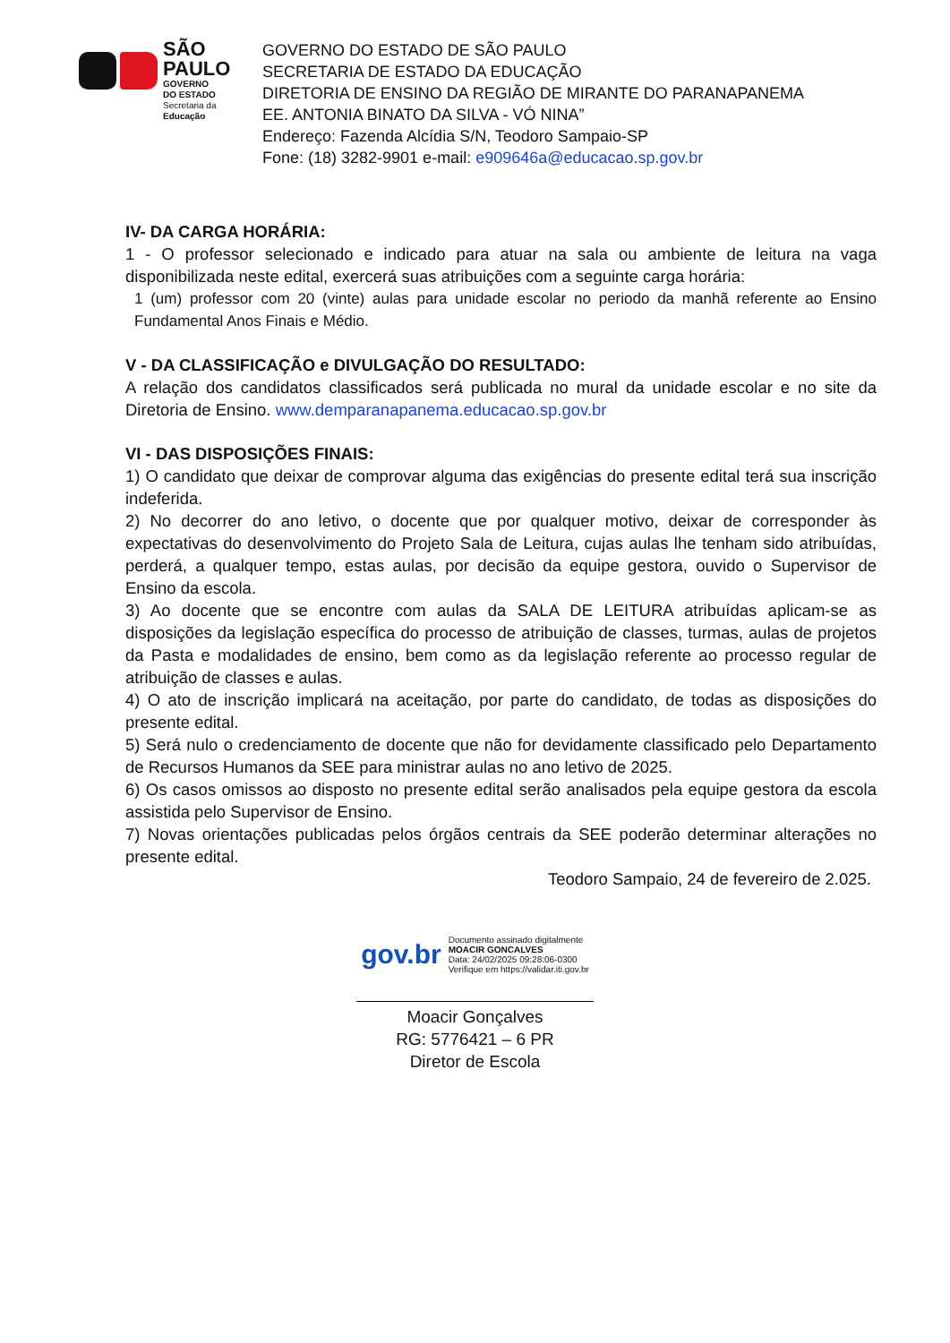SÃO
PAULO
GOVERNO
DO ESTADO
Secretaria da
Educação
GOVERNO DO ESTADO DE SÃO PAULO
SECRETARIA DE ESTADO DA EDUCAÇÃO
DIRETORIA DE ENSINO DA REGIÃO DE MIRANTE DO PARANAPANEMA
EE. ANTONIA BINATO DA SILVA - VÓ NINA”
Endereço: Fazenda Alcídia S/N, Teodoro Sampaio-SP
Fone: (18) 3282-9901 e-mail: e909646a@educacao.sp.gov.br
IV- DA CARGA HORÁRIA:
1 - O professor selecionado e indicado para atuar na sala ou ambiente de leitura na vaga disponibilizada neste edital, exercerá suas atribuições com a seguinte carga horária:
1 (um) professor com 20 (vinte) aulas para unidade escolar no periodo da manhã referente ao Ensino Fundamental Anos Finais e Médio.
V - DA CLASSIFICAÇÃO e DIVULGAÇÃO DO RESULTADO:
A relação dos candidatos classificados será publicada no mural da unidade escolar e no site da Diretoria de Ensino. www.demparanapanema.educacao.sp.gov.br
VI - DAS DISPOSIÇÕES FINAIS:
1) O candidato que deixar de comprovar alguma das exigências do presente edital terá sua inscrição indeferida.
2) No decorrer do ano letivo, o docente que por qualquer motivo, deixar de corresponder às expectativas do desenvolvimento do Projeto Sala de Leitura, cujas aulas lhe tenham sido atribuídas, perderá, a qualquer tempo, estas aulas, por decisão da equipe gestora, ouvido o Supervisor de Ensino da escola.
3) Ao docente que se encontre com aulas da SALA DE LEITURA atribuídas aplicam-se as disposições da legislação específica do processo de atribuição de classes, turmas, aulas de projetos da Pasta e modalidades de ensino, bem como as da legislação referente ao processo regular de atribuição de classes e aulas.
4) O ato de inscrição implicará na aceitação, por parte do candidato, de todas as disposições do presente edital.
5) Será nulo o credenciamento de docente que não for devidamente classificado pelo Departamento de Recursos Humanos da SEE para ministrar aulas no ano letivo de 2025.
6) Os casos omissos ao disposto no presente edital serão analisados pela equipe gestora da escola assistida pelo Supervisor de Ensino.
7) Novas orientações publicadas pelos órgãos centrais da SEE poderão determinar alterações no presente edital.
Teodoro Sampaio, 24 de fevereiro de 2.025.
gov.br
Documento assinado digitalmente
MOACIR GONCALVES
Data: 24/02/2025 09:28:06-0300
Verifique em https://validar.iti.gov.br
Moacir Gonçalves
RG: 5776421 – 6 PR
Diretor de Escola